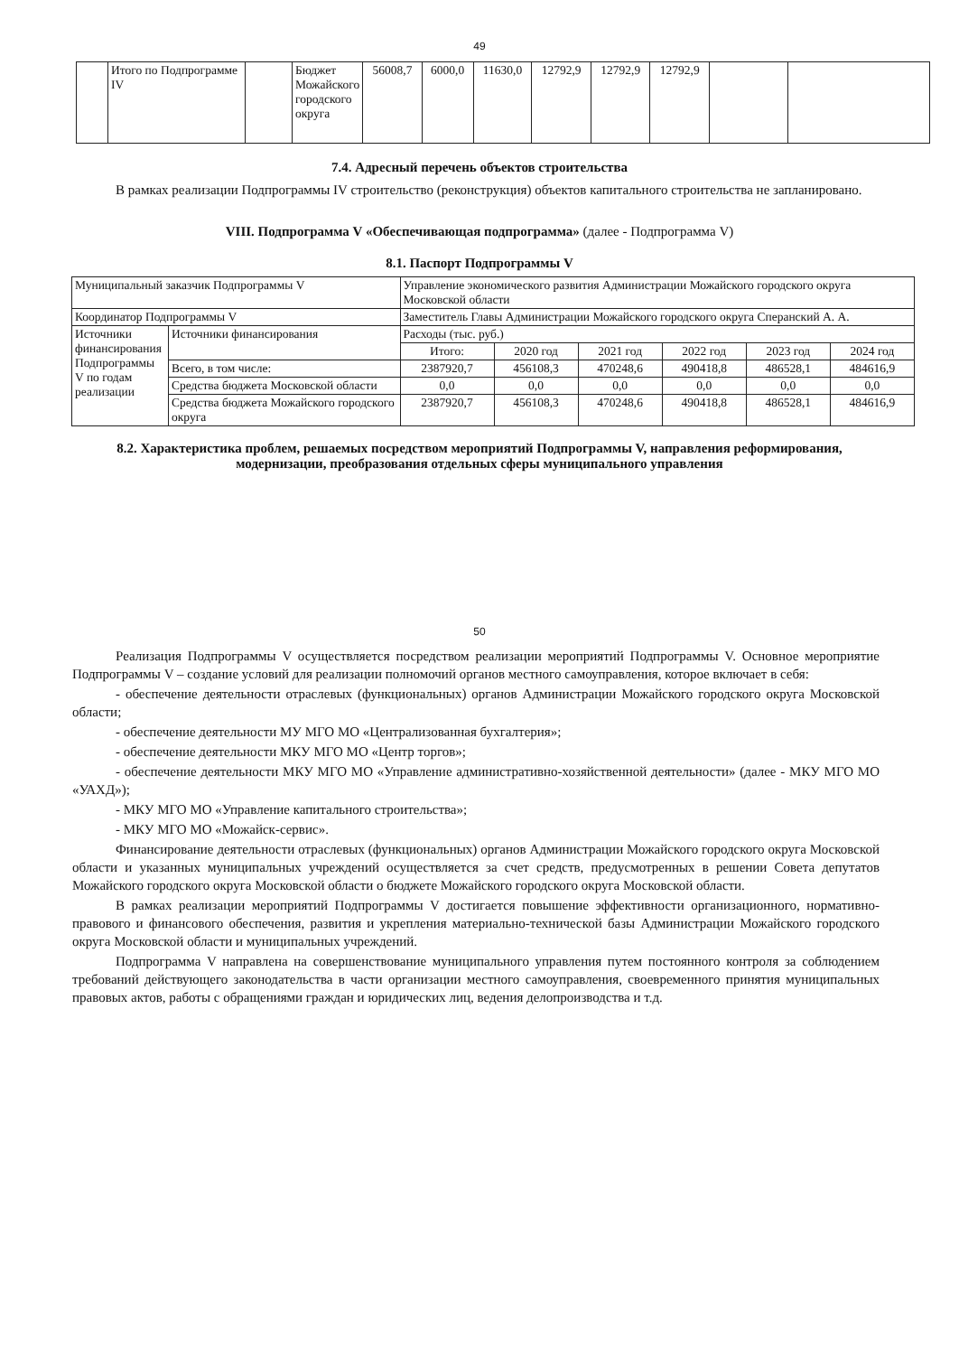49
| | Итого по Подпрограмме IV | | Бюджет Можайского городского округа | 56008,7 | 6000,0 | 11630,0 | 12792,9 | 12792,9 | 12792,9 | | |
7.4. Адресный перечень объектов строительства
В рамках реализации Подпрограммы IV строительство (реконструкция) объектов капитального строительства не запланировано.
VIII. Подпрограмма V «Обеспечивающая подпрограмма» (далее - Подпрограмма V)
8.1. Паспорт Подпрограммы V
| Муниципальный заказчик Подпрограммы V | | Управление экономического развития Администрации Можайского городского округа Московской области | | | | | |
| Координатор Подпрограммы V | | Заместитель Главы Администрации Можайского городского округа Сперанский А. А. | | | | | |
| Источники финансирования Подпрограммы V по годам реализации | Источники финансирования | Расходы (тыс. руб.) | | | | | |
| | | Итого: | 2020 год | 2021 год | 2022 год | 2023 год | 2024 год |
| | Всего, в том числе: | 2387920,7 | 456108,3 | 470248,6 | 490418,8 | 486528,1 | 484616,9 |
| | Средства бюджета Московской области | 0,0 | 0,0 | 0,0 | 0,0 | 0,0 | 0,0 |
| | Средства бюджета Можайского городского округа | 2387920,7 | 456108,3 | 470248,6 | 490418,8 | 486528,1 | 484616,9 |
8.2. Характеристика проблем, решаемых посредством мероприятий Подпрограммы V, направления реформирования,
модернизации, преобразования отдельных сферы муниципального управления
50
Реализация Подпрограммы V осуществляется посредством реализации мероприятий Подпрограммы V. Основное мероприятие Подпрограммы V – создание условий для реализации полномочий органов местного самоуправления, которое включает в себя:
- обеспечение деятельности отраслевых (функциональных) органов Администрации Можайского городского округа Московской области;
- обеспечение деятельности МУ МГО МО «Централизованная бухгалтерия»;
- обеспечение деятельности МКУ МГО МО «Центр торгов»;
- обеспечение деятельности МКУ МГО МО «Управление административно-хозяйственной деятельности» (далее - МКУ МГО МО «УАХД»);
- МКУ МГО МО «Управление капитального строительства»;
- МКУ МГО МО «Можайск-сервис».
Финансирование деятельности отраслевых (функциональных) органов Администрации Можайского городского округа Московской области и указанных муниципальных учреждений осуществляется за счет средств, предусмотренных в решении Совета депутатов Можайского городского округа Московской области о бюджете Можайского городского округа Московской области.
В рамках реализации мероприятий Подпрограммы V достигается повышение эффективности организационного, нормативно-правового и финансового обеспечения, развития и укрепления материально-технической базы Администрации Можайского городского округа Московской области и муниципальных учреждений.
Подпрограмма V направлена на совершенствование муниципального управления путем постоянного контроля за соблюдением требований действующего законодательства в части организации местного самоуправления, своевременного принятия муниципальных правовых актов, работы с обращениями граждан и юридических лиц, ведения делопроизводства и т.д.